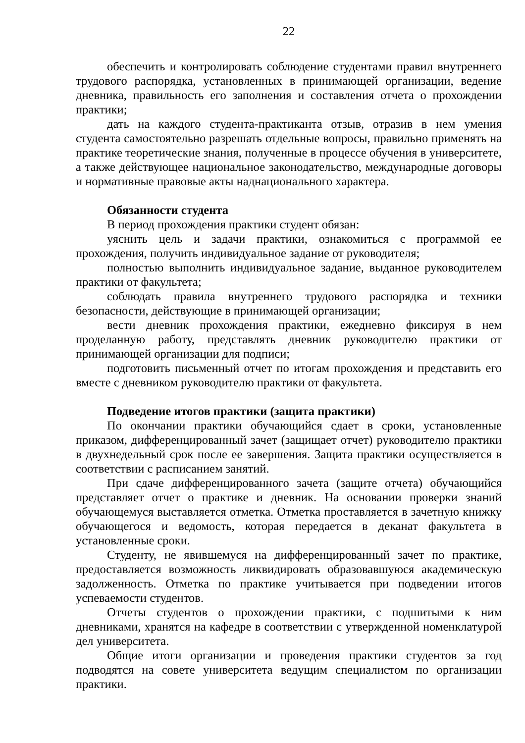22
обеспечить и контролировать соблюдение студентами правил внутреннего трудового распорядка, установленных в принимающей организации, ведение дневника, правильность его заполнения и составления отчета о прохождении практики;
дать на каждого студента-практиканта отзыв, отразив в нем умения студента самостоятельно разрешать отдельные вопросы, правильно применять на практике теоретические знания, полученные в процессе обучения в университете, а также действующее национальное законодательство, международные договоры и нормативные правовые акты наднационального характера.
Обязанности студента
В период прохождения практики студент обязан:
уяснить цель и задачи практики, ознакомиться с программой ее прохождения, получить индивидуальное задание от руководителя;
полностью выполнить индивидуальное задание, выданное руководителем практики от факультета;
соблюдать правила внутреннего трудового распорядка и техники безопасности, действующие в принимающей организации;
вести дневник прохождения практики, ежедневно фиксируя в нем проделанную работу, представлять дневник руководителю практики от принимающей организации для подписи;
подготовить письменный отчет по итогам прохождения и представить его вместе с дневником руководителю практики от факультета.
Подведение итогов практики (защита практики)
По окончании практики обучающийся сдает в сроки, установленные приказом, дифференцированный зачет (защищает отчет) руководителю практики в двухнедельный срок после ее завершения. Защита практики осуществляется в соответствии с расписанием занятий.
При сдаче дифференцированного зачета (защите отчета) обучающийся представляет отчет о практике и дневник. На основании проверки знаний обучающемуся выставляется отметка. Отметка проставляется в зачетную книжку обучающегося и ведомость, которая передается в деканат факультета в установленные сроки.
Студенту, не явившемуся на дифференцированный зачет по практике, предоставляется возможность ликвидировать образовавшуюся академическую задолженность. Отметка по практике учитывается при подведении итогов успеваемости студентов.
Отчеты студентов о прохождении практики, с подшитыми к ним дневниками, хранятся на кафедре в соответствии с утвержденной номенклатурой дел университета.
Общие итоги организации и проведения практики студентов за год подводятся на совете университета ведущим специалистом по организации практики.